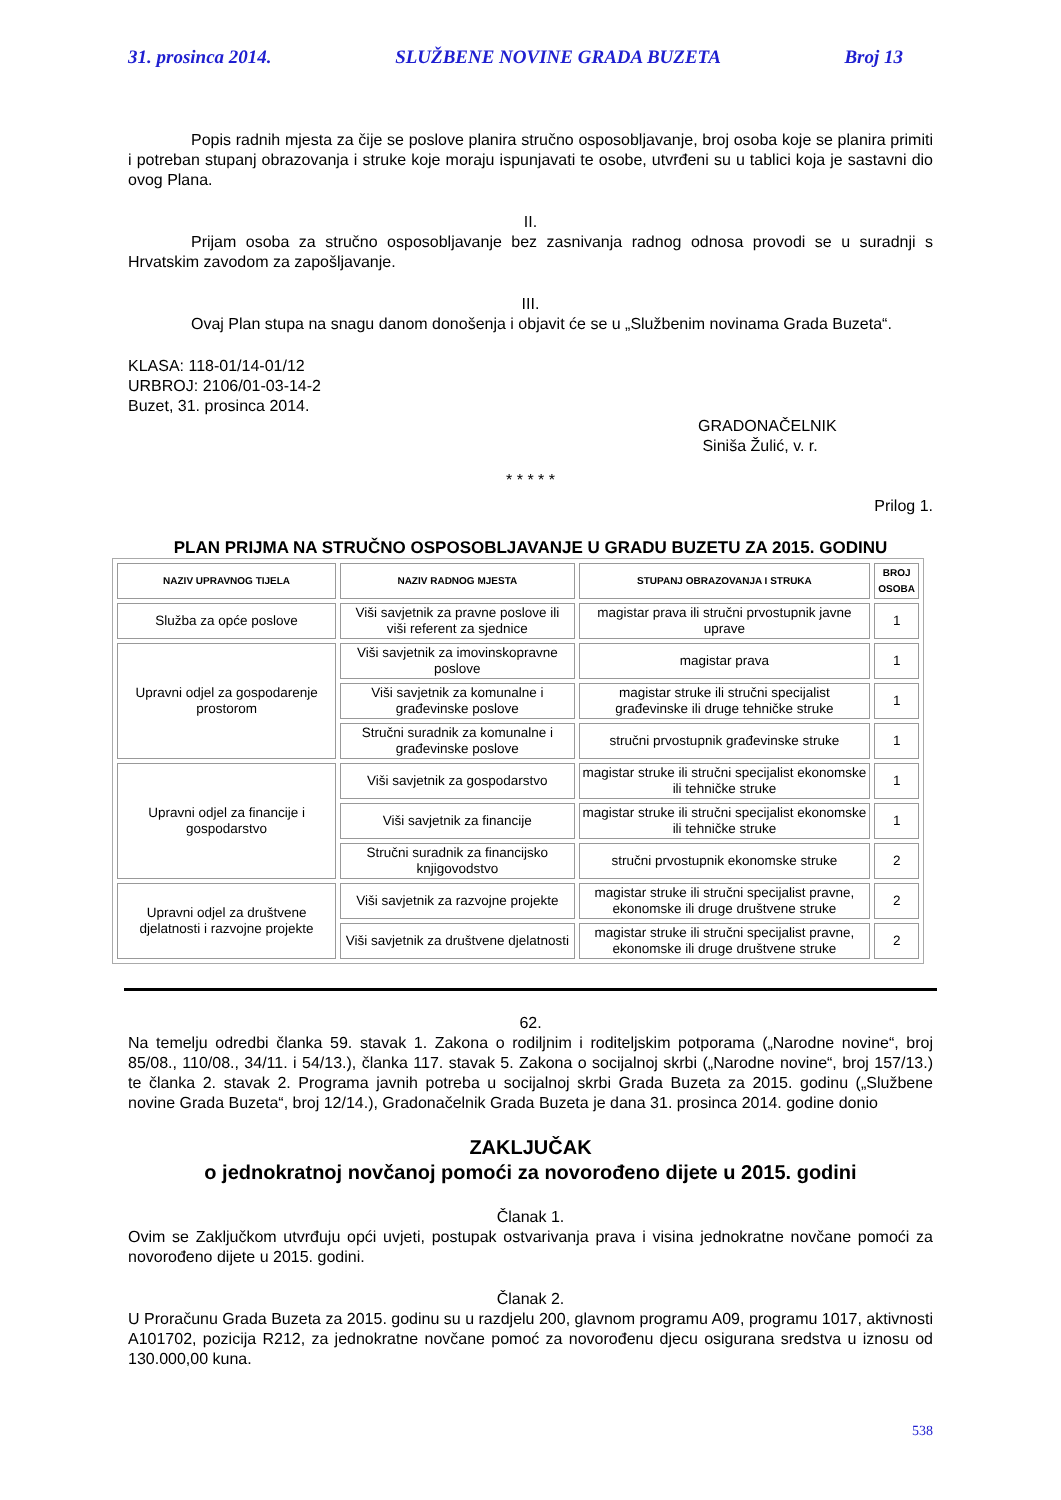31. prosinca 2014. SLUŽBENE NOVINE GRADA BUZETA Broj 13
Popis radnih mjesta za čije se poslove planira stručno osposobljavanje, broj osoba koje se planira primiti i potreban stupanj obrazovanja i struke koje moraju ispunjavati te osobe, utvrđeni su u tablici koja je sastavni dio ovog Plana.
II.
Prijam osoba za stručno osposobljavanje bez zasnivanja radnog odnosa provodi se u suradnji s Hrvatskim zavodom za zapošljavanje.
III.
Ovaj Plan stupa na snagu danom donošenja i objavit će se u „Službenim novinama Grada Buzeta“.
KLASA: 118-01/14-01/12
URBROJ: 2106/01-03-14-2
Buzet, 31. prosinca 2014.
GRADONAČELNIK
Siniša Žulić, v. r.
* * * * *
Prilog 1.
PLAN PRIJMA NA STRUČNO OSPOSOBLJAVANJE U GRADU BUZETU ZA 2015. GODINU
| NAZIV UPRAVNOG TIJELA | NAZIV RADNOG MJESTA | STUPANJ OBRAZOVANJA I STRUKA | BROJ OSOBA |
| --- | --- | --- | --- |
| Služba za opće poslove | Viši savjetnik za pravne poslove ili viši referent za sjednice | magistar prava ili stručni prvostupnik javne uprave | 1 |
| Upravni odjel za gospodarenje prostorom | Viši savjetnik za imovinskopravne poslove | magistar prava | 1 |
| | Viši savjetnik za komunalne i građevinske poslove | magistar struke ili stručni specijalist građevinske ili druge tehničke struke | 1 |
| | Stručni suradnik za komunalne i građevinske poslove | stručni prvostupnik građevinske struke | 1 |
| Upravni odjel za financije i gospodarstvo | Viši savjetnik za gospodarstvo | magistar struke ili stručni specijalist ekonomske ili tehničke struke | 1 |
| | Viši savjetnik za financije | magistar struke ili stručni specijalist ekonomske ili tehničke struke | 1 |
| | Stručni suradnik za financijsko knjigovodstvo | stručni prvostupnik ekonomske struke | 2 |
| Upravni odjel za društvene djelatnosti i razvojne projekte | Viši savjetnik za razvojne projekte | magistar struke ili stručni specijalist pravne, ekonomske ili druge društvene struke | 2 |
| | Viši savjetnik za društvene djelatnosti | magistar struke ili stručni specijalist pravne, ekonomske ili druge društvene struke | 2 |
62.
Na temelju odredbi članka 59. stavak 1. Zakona o rodiljnim i roditeljskim potporama („Narodne novine“, broj 85/08., 110/08., 34/11. i 54/13.), članka 117. stavak 5. Zakona o socijalnoj skrbi („Narodne novine“, broj 157/13.) te članka 2. stavak 2. Programa javnih potreba u socijalnoj skrbi Grada Buzeta za 2015. godinu („Službene novine Grada Buzeta“, broj 12/14.), Gradonačelnik Grada Buzeta je dana 31. prosinca 2014. godine donio
ZAKLJUČAK
o jednokratnoj novčanoj pomoći za novorođeno dijete u 2015. godini
Članak 1.
Ovim se Zaključkom utvrđuju opći uvjeti, postupak ostvarivanja prava i visina jednokratne novčane pomoći za novorođeno dijete u 2015. godini.
Članak 2.
U Proračunu Grada Buzeta za 2015. godinu su u razdjelu 200, glavnom programu A09, programu 1017, aktivnosti A101702, pozicija R212, za jednokratne novčane pomoć za novorođenu djecu osigurana sredstva u iznosu od 130.000,00 kuna.
538